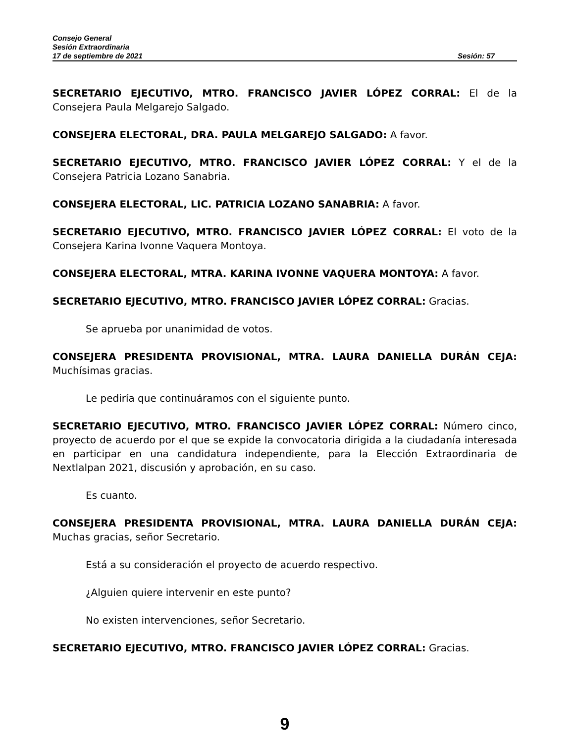Consejo General
Sesión Extraordinaria
17 de septiembre de 2021 Sesión: 57
SECRETARIO EJECUTIVO, MTRO. FRANCISCO JAVIER LÓPEZ CORRAL: El de la Consejera Paula Melgarejo Salgado.
CONSEJERA ELECTORAL, DRA. PAULA MELGAREJO SALGADO: A favor.
SECRETARIO EJECUTIVO, MTRO. FRANCISCO JAVIER LÓPEZ CORRAL: Y el de la Consejera Patricia Lozano Sanabria.
CONSEJERA ELECTORAL, LIC. PATRICIA LOZANO SANABRIA: A favor.
SECRETARIO EJECUTIVO, MTRO. FRANCISCO JAVIER LÓPEZ CORRAL: El voto de la Consejera Karina Ivonne Vaquera Montoya.
CONSEJERA ELECTORAL, MTRA. KARINA IVONNE VAQUERA MONTOYA: A favor.
SECRETARIO EJECUTIVO, MTRO. FRANCISCO JAVIER LÓPEZ CORRAL: Gracias.
Se aprueba por unanimidad de votos.
CONSEJERA PRESIDENTA PROVISIONAL, MTRA. LAURA DANIELLA DURÁN CEJA: Muchísimas gracias.
Le pediría que continuáramos con el siguiente punto.
SECRETARIO EJECUTIVO, MTRO. FRANCISCO JAVIER LÓPEZ CORRAL: Número cinco, proyecto de acuerdo por el que se expide la convocatoria dirigida a la ciudadanía interesada en participar en una candidatura independiente, para la Elección Extraordinaria de Nextlalpan 2021, discusión y aprobación, en su caso.
Es cuanto.
CONSEJERA PRESIDENTA PROVISIONAL, MTRA. LAURA DANIELLA DURÁN CEJA: Muchas gracias, señor Secretario.
Está a su consideración el proyecto de acuerdo respectivo.
¿Alguien quiere intervenir en este punto?
No existen intervenciones, señor Secretario.
SECRETARIO EJECUTIVO, MTRO. FRANCISCO JAVIER LÓPEZ CORRAL: Gracias.
9